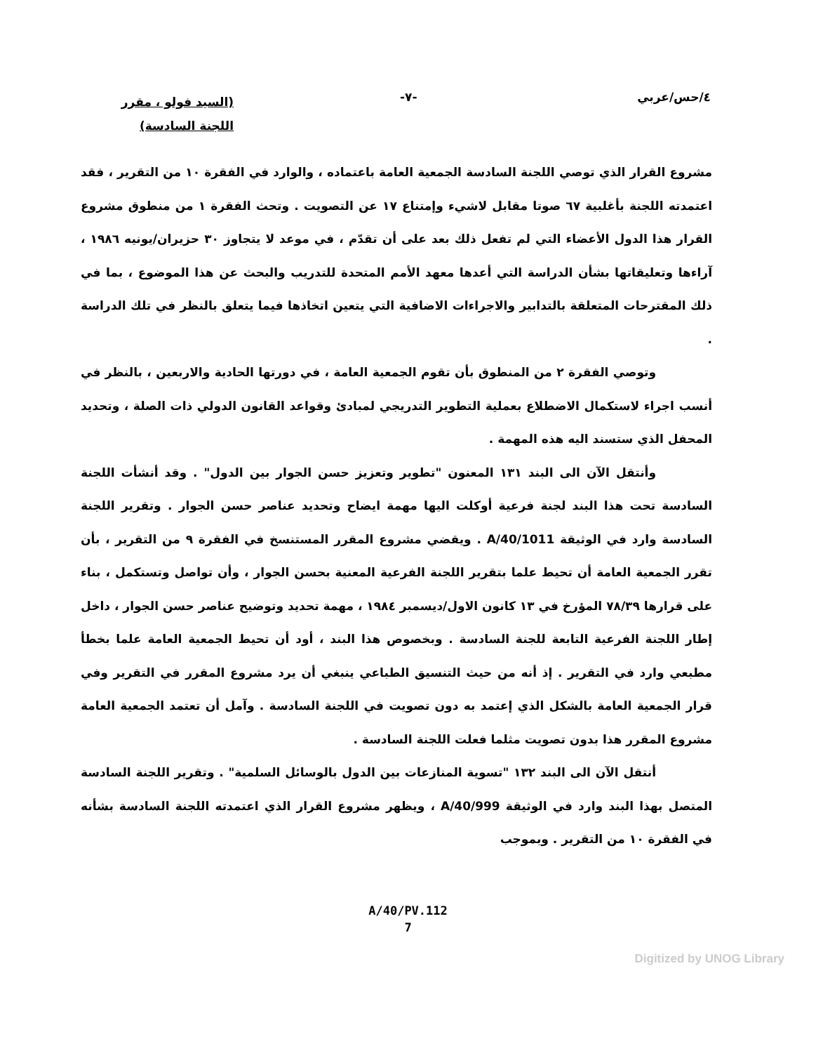٤/حس/عربي -٧-
(السيد فولو ، مقرر
اللجنة السادسة)
مشروع القرار الذي توصي اللجنة السادسة الجمعية العامة باعتماده ، والوارد في الفقرة ١٠ من التقرير ، فقد اعتمدته اللجنة بأغلبية ٦٧ صوتا مقابل لاشيء وإمتناع ١٧ عن التصويت . وتحث الفقرة ١ من منطوق مشروع القرار هذا الدول الأعضاء التي لم تفعل ذلك بعد على أن تقدّم ، في موعد لا يتجاوز ٣٠ حزيران/يونيه ١٩٨٦ ، آراءها وتعليقاتها بشأن الدراسة التي أعدها معهد الأمم المتحدة للتدريب والبحث عن هذا الموضوع ، بما في ذلك المقترحات المتعلقة بالتدابير والاجراءات الاضافية التي يتعين اتخاذها فيما يتعلق بالنظر في تلك الدراسة .
وتوصي الفقرة ٢ من المنطوق بأن تقوم الجمعية العامة ، في دورتها الحادية والاربعين ، بالنظر في أنسب اجراء لاستكمال الاضطلاع بعملية التطوير التدريجي لمبادئ وقواعد القانون الدولي ذات الصلة ، وتحديد المحفل الذي ستسند اليه هذه المهمة .
وأنتقل الآن الى البند ١٣١ المعنون "تطوير وتعزيز حسن الجوار بين الدول" . وقد أنشأت اللجنة السادسة تحت هذا البند لجنة فرعية أوكلت اليها مهمة ايضاح وتحديد عناصر حسن الجوار . وتقرير اللجنة السادسة وارد في الوثيقة A/40/1011 . ويقضي مشروع المقرر المستنسخ في الفقرة ٩ من التقرير ، بأن تقرر الجمعية العامة أن تحيط علما بتقرير اللجنة الفرعية المعنية بحسن الجوار ، وأن تواصل وتستكمل ، بناء على قرارها ٧٨/٣٩ المؤرخ في ١٣ كانون الاول/ديسمبر ١٩٨٤ ، مهمة تحديد وتوضيح عناصر حسن الجوار ، داخل إطار اللجنة الفرعية التابعة للجنة السادسة . وبخصوص هذا البند ، أود أن تحيط الجمعية العامة علما بخطأ مطبعي وارد في التقرير . إذ أنه من حيث التنسيق الطباعي ينبغي أن يرد مشروع المقرر في التقرير وفي قرار الجمعية العامة بالشكل الذي إعتمد به دون تصويت في اللجنة السادسة . وآمل أن تعتمد الجمعية العامة مشروع المقرر هذا بدون تصويت مثلما فعلت اللجنة السادسة .
أنتقل الآن الى البند ١٣٢ "تسوية المنازعات بين الدول بالوسائل السلمية" . وتقرير اللجنة السادسة المتصل بهذا البند وارد في الوثيقة A/40/999 ، ويظهر مشروع القرار الذي اعتمدته اللجنة السادسة بشأنه في الفقرة ١٠ من التقرير . وبموجب
A/40/PV.112
7
Digitized by UNOG Library